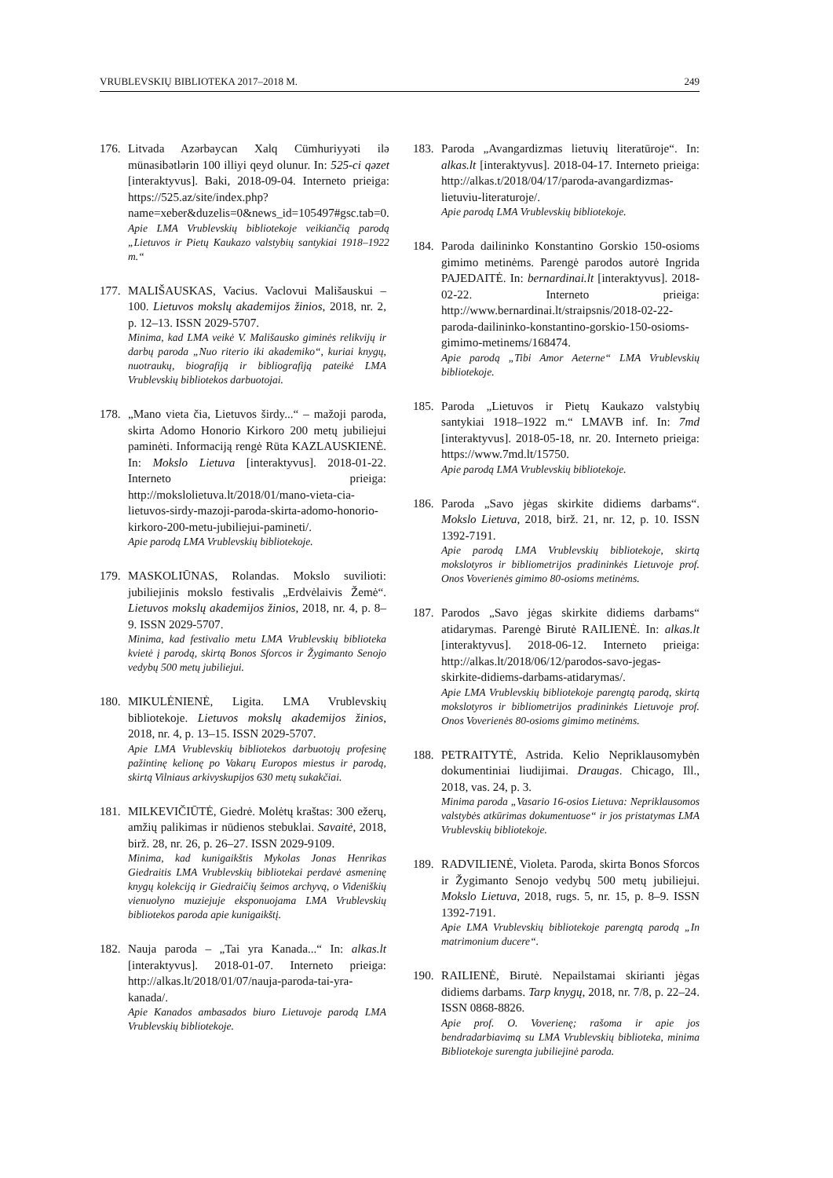VRUBLEVSKIŲ BIBLIOTEKA 2017–2018 M. 249
176. Litvada Azərbaycan Xalq Cümhuriyyəti ilə münasibətlərin 100 illiyi qeyd olunur. In: 525-ci qəzet [interaktyvus]. Baki, 2018-09-04. Interneto prieiga: https://525.az/site/index.php?name=xeber&duzelis=0&news_id=105497#gsc.tab=0.
Apie LMA Vrublevskių bibliotekoje veikiančią parodą „Lietuvos ir Pietų Kaukazo valstybių santykiai 1918–1922 m.“
177. MALIŠAUSKAS, Vacius. Vaclovui Mališauskui – 100. Lietuvos mokslų akademijos žinios, 2018, nr. 2, p. 12–13. ISSN 2029-5707.
Minima, kad LMA veikė V. Mališausko giminės relikvijų ir darbų paroda „Nuo riterio iki akademiko“, kuriai knygų, nuotraukų, biografiją ir bibliografiją pateikė LMA Vrublevskių bibliotekos darbuotojai.
178. „Mano vieta čia, Lietuvos širdy...“ – mažoji paroda, skirta Adomo Honorio Kirkoro 200 metų jubiliejui paminėti. Informaciją rengė Rūta KAZLAUSKIENĖ. In: Mokslo Lietuva [interaktyvus]. 2018-01-22. Interneto prieiga: http://mokslolietuva.lt/2018/01/mano-vieta-cia-lietuvos-sirdy-mazoji-paroda-skirta-adomo-honorio-kirkoro-200-metu-jubiliejui-pamineti/.
Apie parodą LMA Vrublevskių bibliotekoje.
179. MASKOLIŪNAS, Rolandas. Mokslo suvilioti: jubiliejinis mokslo festivalis „Erdvėlaivis Žemė“. Lietuvos mokslų akademijos žinios, 2018, nr. 4, p. 8–9. ISSN 2029-5707.
Minima, kad festivalio metu LMA Vrublevskių biblioteka kvietė į parodą, skirtą Bonos Sforcos ir Žygimanto Senojo vedybų 500 metų jubiliejui.
180. MIKULĖNIENĖ, Ligita. LMA Vrublevskių bibliotekoje. Lietuvos mokslų akademijos žinios, 2018, nr. 4, p. 13–15. ISSN 2029-5707.
Apie LMA Vrublevskių bibliotekos darbuotojų profesinę pažintinę kelionę po Vakarų Europos miestus ir parodą, skirtą Vilniaus arkivyskupijos 630 metų sukakčiai.
181. MILKEVIČIŪTĖ, Giedrė. Molėtų kraštas: 300 ežerų, amžių palikimas ir nūdienos stebuklai. Savaitė, 2018, birž. 28, nr. 26, p. 26–27. ISSN 2029-9109.
Minima, kad kunigaikštis Mykolas Jonas Henrikas Giedraitis LMA Vrublevskių bibliotekai perdavė asmeninę knygų kolekciją ir Giedraičių šeimos archyvą, o Videniškių vienuolyno muziejuje eksponuojama LMA Vrublevskių bibliotekos paroda apie kunigaikštį.
182. Nauja paroda – „Tai yra Kanada...“ In: alkas.lt [interaktyvus]. 2018-01-07. Interneto prieiga: http://alkas.lt/2018/01/07/nauja-paroda-tai-yra-kanada/.
Apie Kanados ambasados biuro Lietuvoje parodą LMA Vrublevskių bibliotekoje.
183. Paroda „Avangardizmas lietuvių literatūroje“. In: alkas.lt [interaktyvus]. 2018-04-17. Interneto prieiga: http://alkas.t/2018/04/17/paroda-avangardizmas-lietuviu-literaturoje/.
Apie parodą LMA Vrublevskių bibliotekoje.
184. Paroda dailininko Konstantino Gorskio 150-osioms gimimo metinėms. Parengė parodos autorė Ingrida PAJEDAITĖ. In: bernardinai.lt [interaktyvus]. 2018-02-22. Interneto prieiga: http://www.bernardinai.lt/straipsnis/2018-02-22-paroda-dailininko-konstantino-gorskio-150-osioms-gimimo-metinems/168474.
Apie parodą „Tibi Amor Aeterne“ LMA Vrublevskių bibliotekoje.
185. Paroda „Lietuvos ir Pietų Kaukazo valstybių santykiai 1918–1922 m.“ LMAVB inf. In: 7md [interaktyvus]. 2018-05-18, nr. 20. Interneto prieiga: https://www.7md.lt/15750.
Apie parodą LMA Vrublevskių bibliotekoje.
186. Paroda „Savo jėgas skirkite didiems darbams“. Mokslo Lietuva, 2018, birž. 21, nr. 12, p. 10. ISSN 1392-7191.
Apie parodą LMA Vrublevskių bibliotekoje, skirtą mokslotyros ir bibliometrijos pradininkės Lietuvoje prof. Onos Voverienės gimimo 80-osioms metinėms.
187. Parodos „Savo jėgas skirkite didiems darbams“ atidarymas. Parengė Birutė RAILIENĖ. In: alkas.lt [interaktyvus]. 2018-06-12. Interneto prieiga: http://alkas.lt/2018/06/12/parodos-savo-jegas-skirkite-didiems-darbams-atidarymas/.
Apie LMA Vrublevskių bibliotekoje parengtą parodą, skirtą mokslotyros ir bibliometrijos pradininkės Lietuvoje prof. Onos Voverienės 80-osioms gimimo metinėms.
188. PETRAITYTĖ, Astrida. Kelio Nepriklausomybėn dokumentiniai liudijimai. Draugas. Chicago, Ill., 2018, vas. 24, p. 3.
Minima paroda „Vasario 16-osios Lietuva: Nepriklausomos valstybės atkūrimas dokumentuose“ ir jos pristatymas LMA Vrublevskių bibliotekoje.
189. RADVILIENĖ, Violeta. Paroda, skirta Bonos Sforcos ir Žygimanto Senojo vedybų 500 metų jubiliejui. Mokslo Lietuva, 2018, rugs. 5, nr. 15, p. 8–9. ISSN 1392-7191.
Apie LMA Vrublevskių bibliotekoje parengtą parodą „In matrimonium ducere“.
190. RAILIENĖ, Birutė. Nepailstamai skirianti jėgas didiems darbams. Tarp knygų, 2018, nr. 7/8, p. 22–24. ISSN 0868-8826.
Apie prof. O. Voverienę; rašoma ir apie jos bendradarbiavimą su LMA Vrublevskių biblioteka, minima Bibliotekoje surengta jubiliejinė paroda.